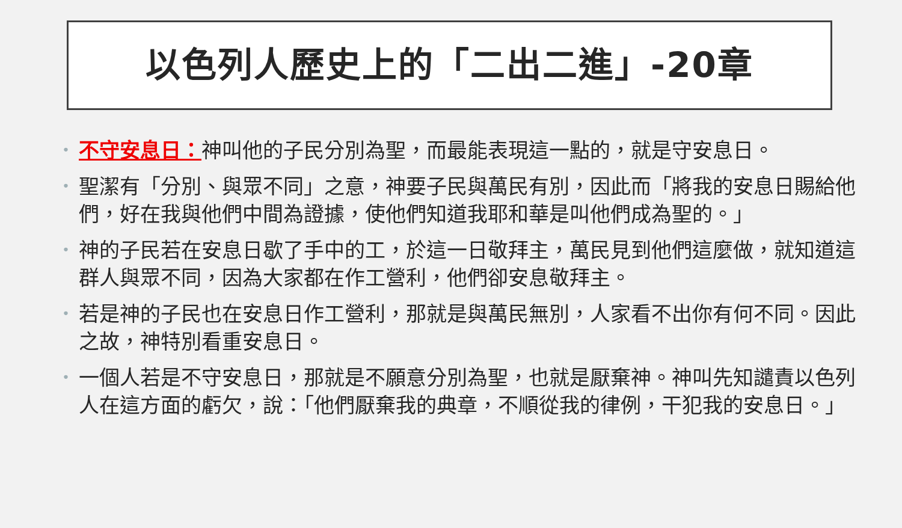以色列人歷史上的「二出二進」-20章
• 不守安息日：神叫他的子民分別為聖，而最能表現這一點的，就是守安息日。
• 聖潔有「分別、與眾不同」之意，神要子民與萬民有別，因此而「將我的安息日賜給他們，好在我與他們中間為證據，使他們知道我耶和華是叫他們成為聖的。」
• 神的子民若在安息日歇了手中的工，於這一日敬拜主，萬民見到他們這麼做，就知道這群人與眾不同，因為大家都在作工營利，他們卻安息敬拜主。
• 若是神的子民也在安息日作工營利，那就是與萬民無別，人家看不出你有何不同。因此之故，神特別看重安息日。
• 一個人若是不守安息日，那就是不願意分別為聖，也就是厭棄神。神叫先知譴責以色列人在這方面的虧欠，說：「他們厭棄我的典章，不順從我的律例，干犯我的安息日。」